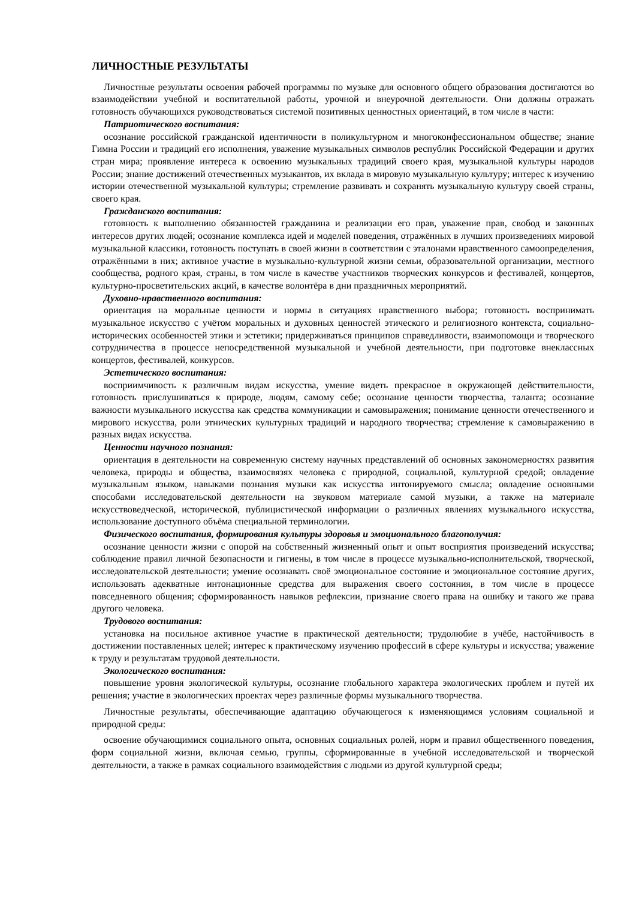ЛИЧНОСТНЫЕ РЕЗУЛЬТАТЫ
Личностные результаты освоения рабочей программы по музыке для основного общего образования достигаются во взаимодействии учебной и воспитательной работы, урочной и внеурочной деятельности. Они должны отражать готовность обучающихся руководствоваться системой позитивных ценностных ориентаций, в том числе в части:
Патриотического воспитания:
осознание российской гражданской идентичности в поликультурном и многоконфессиональном обществе; знание Гимна России и традиций его исполнения, уважение музыкальных символов республик Российской Федерации и других стран мира; проявление интереса к освоению музыкальных традиций своего края, музыкальной культуры народов России; знание достижений отечественных музыкантов, их вклада в мировую музыкальную культуру; интерес к изучению истории отечественной музыкальной культуры; стремление развивать и сохранять музыкальную культуру своей страны, своего края.
Гражданского воспитания:
готовность к выполнению обязанностей гражданина и реализации его прав, уважение прав, свобод и законных интересов других людей; осознание комплекса идей и моделей поведения, отражённых в лучших произведениях мировой музыкальной классики, готовность поступать в своей жизни в соответствии с эталонами нравственного самоопределения, отражёнными в них; активное участие в музыкально-культурной жизни семьи, образовательной организации, местного сообщества, родного края, страны, в том числе в качестве участников творческих конкурсов и фестивалей, концертов, культурно-просветительских акций, в качестве волонтёра в дни праздничных мероприятий.
Духовно-нравственного воспитания:
ориентация на моральные ценности и нормы в ситуациях нравственного выбора; готовность воспринимать музыкальное искусство с учётом моральных и духовных ценностей этического и религиозного контекста, социально-исторических особенностей этики и эстетики; придерживаться принципов справедливости, взаимопомощи и творческого сотрудничества в процессе непосредственной музыкальной и учебной деятельности, при подготовке внеклассных концертов, фестивалей, конкурсов.
Эстетического воспитания:
восприимчивость к различным видам искусства, умение видеть прекрасное в окружающей действительности, готовность прислушиваться к природе, людям, самому себе; осознание ценности творчества, таланта; осознание важности музыкального искусства как средства коммуникации и самовыражения; понимание ценности отечественного и мирового искусства, роли этнических культурных традиций и народного творчества; стремление к самовыражению в разных видах искусства.
Ценности научного познания:
ориентация в деятельности на современную систему научных представлений об основных закономерностях развития человека, природы и общества, взаимосвязях человека с природной, социальной, культурной средой; овладение музыкальным языком, навыками познания музыки как искусства интонируемого смысла; овладение основными способами исследовательской деятельности на звуковом материале самой музыки, а также на материале искусствоведческой, исторической, публицистической информации о различных явлениях музыкального искусства, использование доступного объёма специальной терминологии.
Физического воспитания, формирования культуры здоровья и эмоционального благополучия:
осознание ценности жизни с опорой на собственный жизненный опыт и опыт восприятия произведений искусства; соблюдение правил личной безопасности и гигиены, в том числе в процессе музыкально-исполнительской, творческой, исследовательской деятельности; умение осознавать своё эмоциональное состояние и эмоциональное состояние других, использовать адекватные интонационные средства для выражения своего состояния, в том числе в процессе повседневного общения; сформированность навыков рефлексии, признание своего права на ошибку и такого же права другого человека.
Трудового воспитания:
установка на посильное активное участие в практической деятельности; трудолюбие в учёбе, настойчивость в достижении поставленных целей; интерес к практическому изучению профессий в сфере культуры и искусства; уважение к труду и результатам трудовой деятельности.
Экологического воспитания:
повышение уровня экологической культуры, осознание глобального характера экологических проблем и путей их решения; участие в экологических проектах через различные формы музыкального творчества.
Личностные результаты, обеспечивающие адаптацию обучающегося к изменяющимся условиям социальной и природной среды:
освоение обучающимися социального опыта, основных социальных ролей, норм и правил общественного поведения, форм социальной жизни, включая семью, группы, сформированные в учебной исследовательской и творческой деятельности, а также в рамках социального взаимодействия с людьми из другой культурной среды;